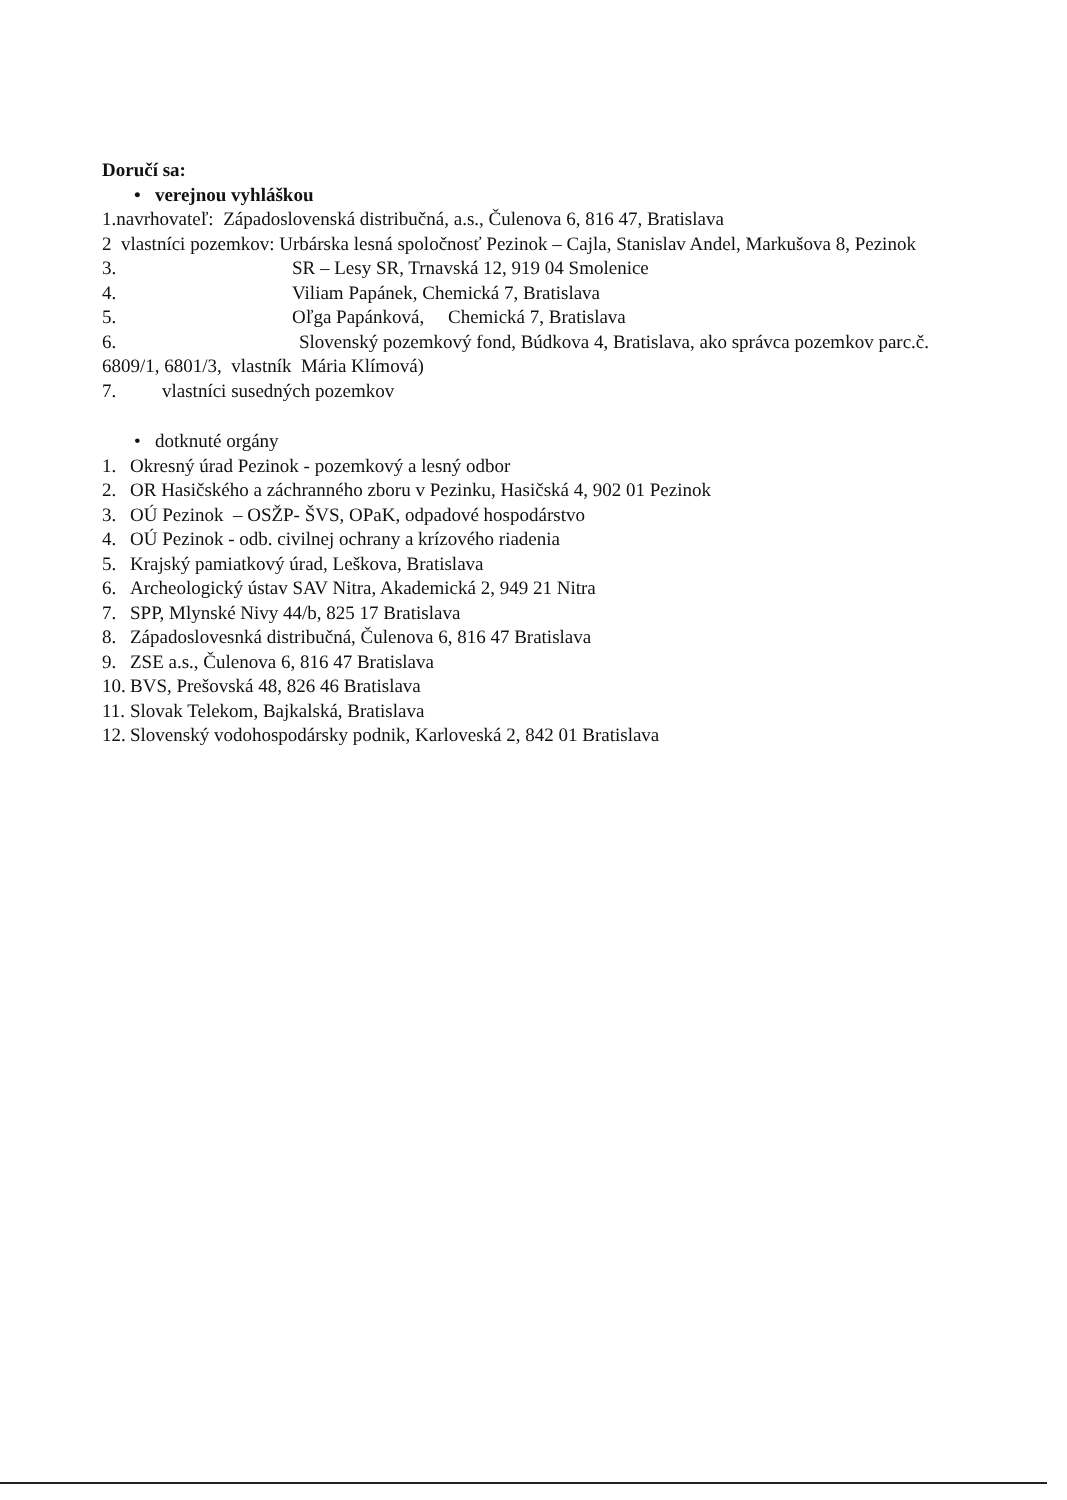Doručí sa:
• verejnou vyhláškou
1.navrhovateľ: Západoslovenská distribučná, a.s., Čulenova 6, 816 47, Bratislava
2 vlastníci pozemkov: Urbárska lesná spoločnosť Pezinok – Cajla, Stanislav Andel, Markušova 8, Pezinok
3. SR – Lesy SR, Trnavská 12, 919 04 Smolenice
4. Viliam Papánek, Chemická 7, Bratislava
5. Oľga Papánková, Chemická 7, Bratislava
6. Slovenský pozemkový fond, Búdkova 4, Bratislava, ako správca pozemkov parc.č. 6809/1, 6801/3, vlastník Mária Klímová)
7. vlastníci susedných pozemkov
• dotknuté orgány
1. Okresný úrad Pezinok - pozemkový a lesný odbor
2. OR Hasičského a záchranného zboru v Pezinku, Hasičská 4, 902 01 Pezinok
3. OÚ Pezinok – OSŽP- ŠVS, OPaK, odpadové hospodárstvo
4. OÚ Pezinok - odb. civilnej ochrany a krízového riadenia
5. Krajský pamiatkový úrad, Leškova, Bratislava
6. Archeologický ústav SAV Nitra, Akademická 2, 949 21 Nitra
7. SPP, Mlynské Nivy 44/b, 825 17 Bratislava
8. Západoslovesnká distribučná, Čulenova 6, 816 47 Bratislava
9. ZSE a.s., Čulenova 6, 816 47 Bratislava
10. BVS, Prešovská 48, 826 46 Bratislava
11. Slovak Telekom, Bajkalská, Bratislava
12. Slovenský vodohospodársky podnik, Karloveská 2, 842 01 Bratislava